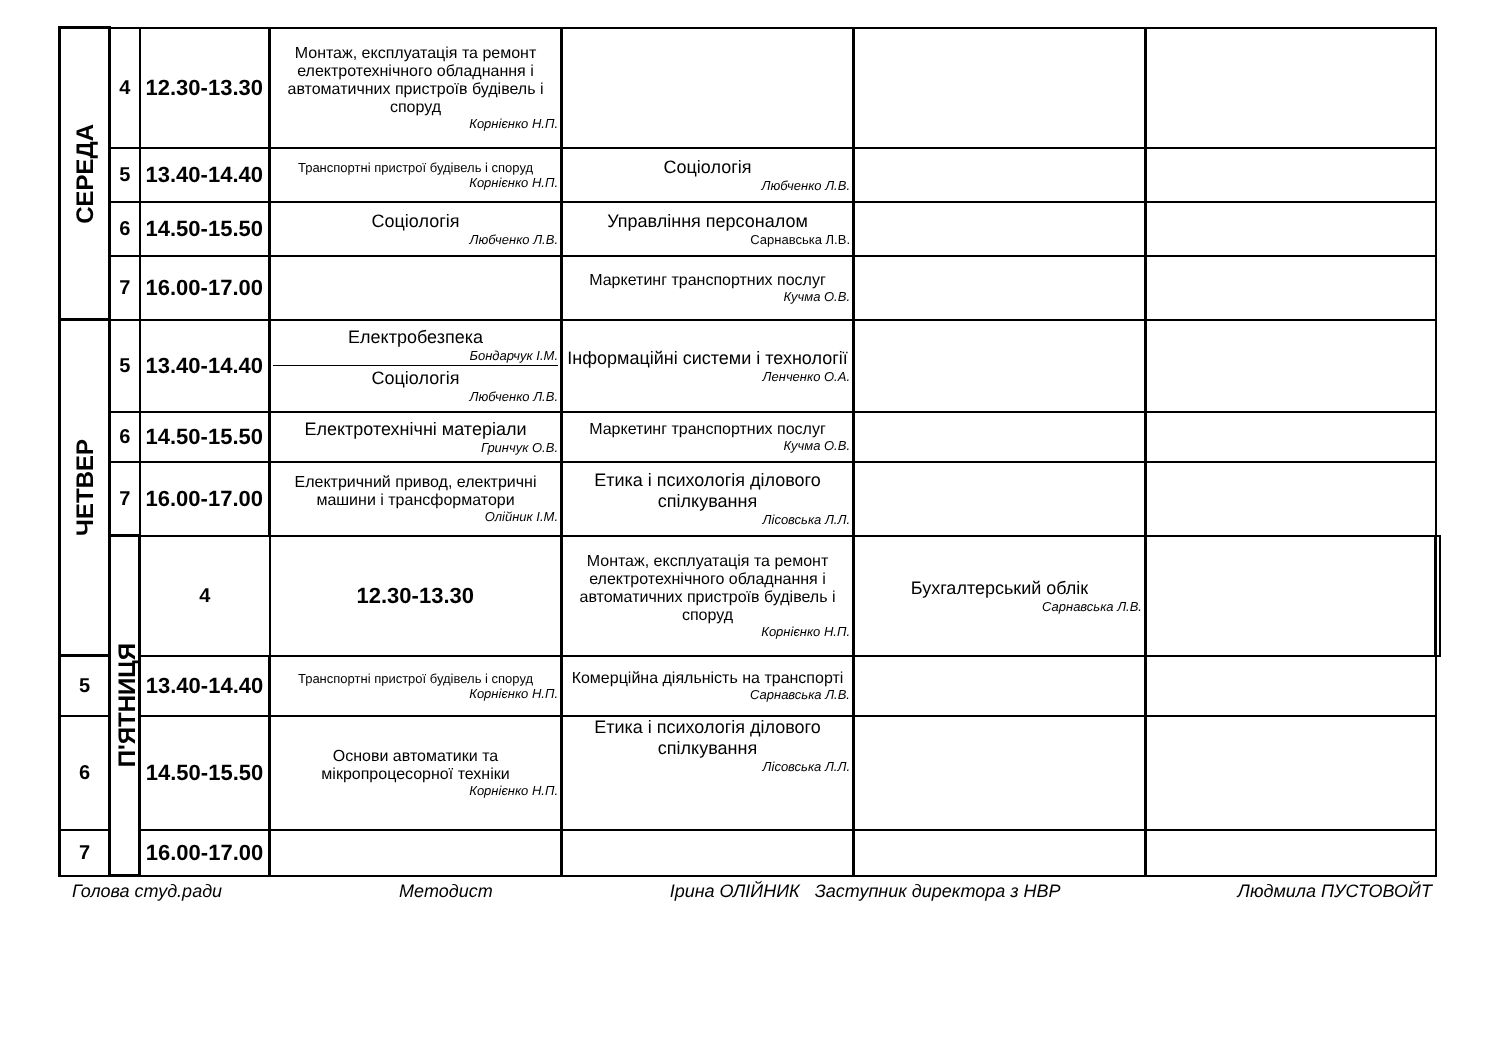| СЕРЕДА | 4 | 12.30-13.30 | Монтаж, експлуатація та ремонт електротехнічного обладнання і автоматичних пристроїв будівель і споруд Корнієнко Н.П. | | | | |
| | 5 | 13.40-14.40 | Транспортні пристрої будівель і споруд Корнієнко Н.П. | Соціологія Любченко Л.В. | | | |
| | 6 | 14.50-15.50 | Соціологія Любченко Л.В. | Управління персоналом Сарнавська Л.В. | | | |
| | 7 | 16.00-17.00 | | Маркетинг транспортних послуг Кучма О.В. | | | |
| ЧЕТВЕР | 5 | 13.40-14.40 | Електробезпека Бондарчук І.М. Соціологія Любченко Л.В. | Інформаційні системи і технології Ленченко О.А. | | | |
| | 6 | 14.50-15.50 | Електротехнічні матеріали Гринчук О.В. | Маркетинг транспортних послуг Кучма О.В. | | | |
| | 7 | 16.00-17.00 | Електричний привод, електричні машини і трансформатори Олійник І.М. | Етика і психологія ділового спілкування Лісовська Л.Л. | | | |
| | П'ЯТНИЦЯ | 4 | 12.30-13.30 | Монтаж, експлуатація та ремонт електротехнічного обладнання і автоматичних пристроїв будівель і споруд Корнієнко Н.П. | Бухгалтерський облік Сарнавська Л.В. | | |
| 5 | | 13.40-14.40 | Транспортні пристрої будівель і споруд Корнієнко Н.П. | Комерційна діяльність на транспорті Сарнавська Л.В. | | | |
| 6 | | 14.50-15.50 | Основи автоматики та мікропроцесорної техніки Корнієнко Н.П. | Етика і психологія ділового спілкування Лісовська Л.Л. | | | |
| 7 | | 16.00-17.00 | | | | | |
Голова студ.ради Методист Ірина ОЛІЙНИК Заступник директора з НВР Людмила ПУСТОВОЙТ